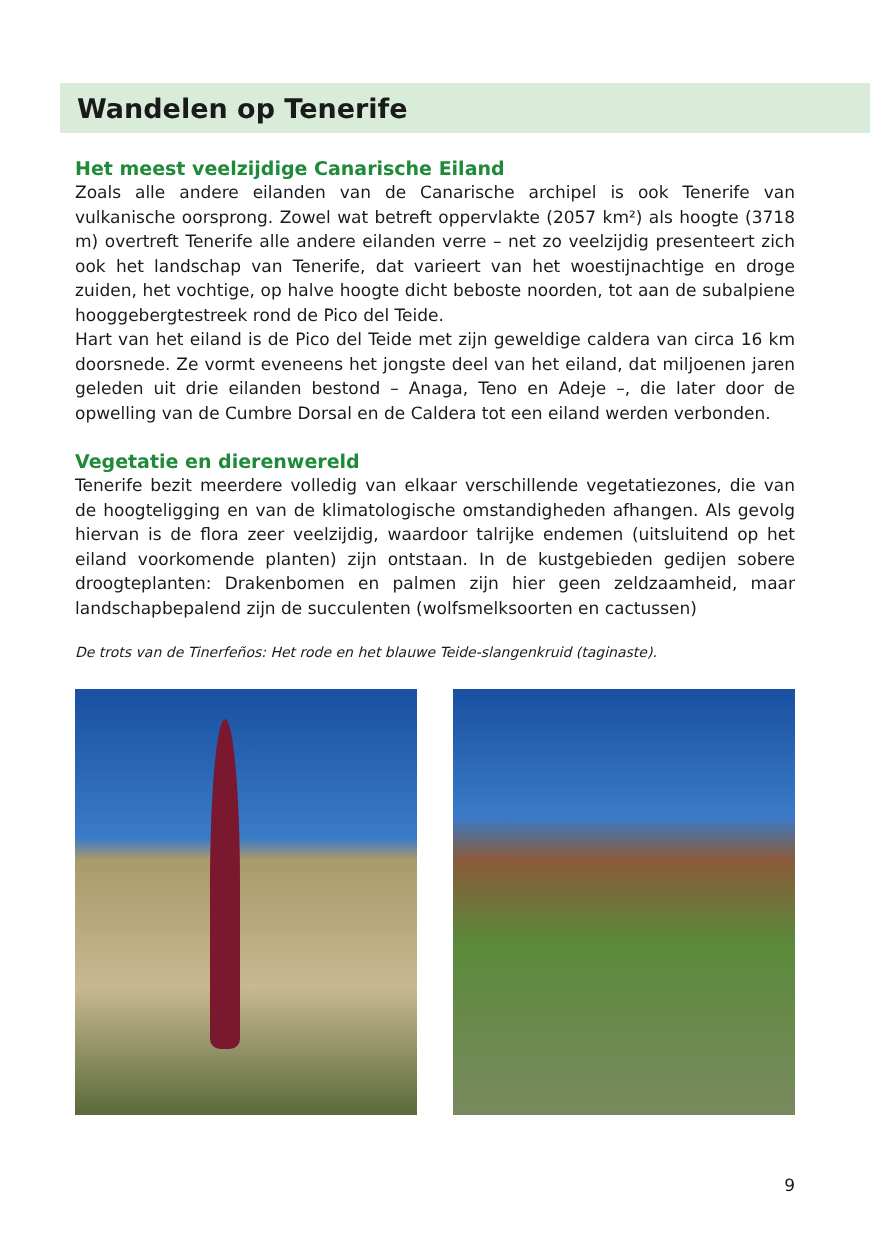Wandelen op Tenerife
Het meest veelzijdige Canarische Eiland
Zoals alle andere eilanden van de Canarische archipel is ook Tenerife van vulkanische oorsprong. Zowel wat betreft oppervlakte (2057 km²) als hoogte (3718 m) overtreft Tenerife alle andere eilanden verre – net zo veelzijdig presenteert zich ook het landschap van Tenerife, dat varieert van het woestijnachtige en droge zuiden, het vochtige, op halve hoogte dicht beboste noorden, tot aan de subalpiene hooggebergtestreek rond de Pico del Teide.
Hart van het eiland is de Pico del Teide met zijn geweldige caldera van circa 16 km doorsnede. Ze vormt eveneens het jongste deel van het eiland, dat miljoenen jaren geleden uit drie eilanden bestond – Anaga, Teno en Adeje –, die later door de opwelling van de Cumbre Dorsal en de Caldera tot een eiland werden verbonden.
Vegetatie en dierenwereld
Tenerife bezit meerdere volledig van elkaar verschillende vegetatiezones, die van de hoogteligging en van de klimatologische omstandigheden afhangen. Als gevolg hiervan is de flora zeer veelzijdig, waardoor talrijke endemen (uitsluitend op het eiland voorkomende planten) zijn ontstaan. In de kustgebieden gedijen sobere droogteplanten: Drakenbomen en palmen zijn hier geen zeldzaamheid, maar landschapbepalend zijn de succulenten (wolfsmelksoorten en cactussen)
De trots van de Tinerfeños: Het rode en het blauwe Teide-slangenkruid (taginaste).
9